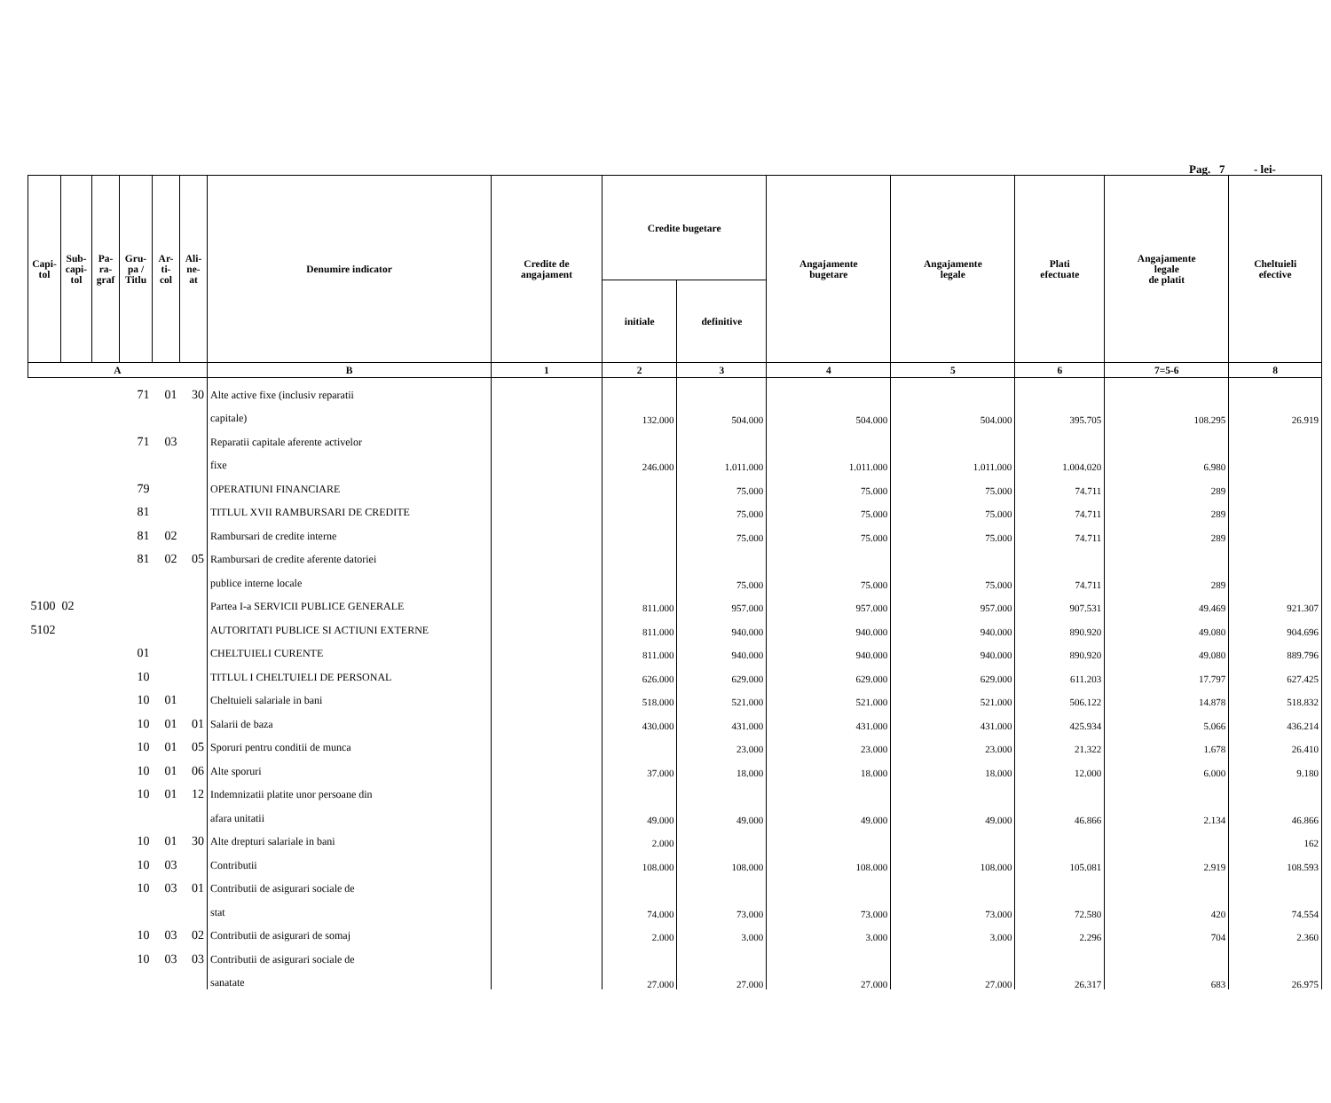Pag. 7 - lei-
| Capi- tol | Sub- capi- tol | Pa- ra- graf | Gru- pa / Titlu | Ar- ti- col | Ali- ne- at | Denumire indicator | Credite de angajament | Credite bugetare | | Angajamente bugetare | Angajamente legale | Plati efectuate | Angajamente legale de platit | Cheltuieli efective |
| --- | --- | --- | --- | --- | --- | --- | --- | --- | --- | --- | --- | --- | --- | --- |
| | | | | | | | | initiale | definitive | | | | | |
| A | | | | | | B | 1 | 2 | 3 | 4 | 5 | 6 | 7=5-6 | 8 |
| | | 71 | | 01 | 30 | Alte active fixe (inclusiv reparatii | | | | | | | | |
| | | | | | | capitale) | | 132.000 | 504.000 | 504.000 | 504.000 | 395.705 | 108.295 | 26.919 |
| | | 71 | | 03 | | Reparatii capitale aferente activelor | | | | | | | | |
| | | | | | | fixe | | 246.000 | 1.011.000 | 1.011.000 | 1.011.000 | 1.004.020 | 6.980 | |
| | | 79 | | | | OPERATIUNI FINANCIARE | | | 75.000 | 75.000 | 75.000 | 74.711 | 289 | |
| | | 81 | | | | TITLUL XVII RAMBURSARI DE CREDITE | | | 75.000 | 75.000 | 75.000 | 74.711 | 289 | |
| | | 81 | | 02 | | Rambursari de credite interne | | | 75.000 | 75.000 | 75.000 | 74.711 | 289 | |
| | | 81 | | 02 | 05 | Rambursari de credite aferente datoriei | | | | | | | | |
| | | | | | | publice interne locale | | | 75.000 | 75.000 | 75.000 | 74.711 | 289 | |
| 5100 02 | | | | | | Partea I-a SERVICII PUBLICE GENERALE | | 811.000 | 957.000 | 957.000 | 957.000 | 907.531 | 49.469 | 921.307 |
| 5102 | | | | | | AUTORITATI PUBLICE SI ACTIUNI EXTERNE | | 811.000 | 940.000 | 940.000 | 940.000 | 890.920 | 49.080 | 904.696 |
| | | 01 | | | | CHELTUIELI CURENTE | | 811.000 | 940.000 | 940.000 | 940.000 | 890.920 | 49.080 | 889.796 |
| | | 10 | | | | TITLUL I CHELTUIELI DE PERSONAL | | 626.000 | 629.000 | 629.000 | 629.000 | 611.203 | 17.797 | 627.425 |
| | | 10 | | 01 | | Cheltuieli salariale in bani | | 518.000 | 521.000 | 521.000 | 521.000 | 506.122 | 14.878 | 518.832 |
| | | 10 | | 01 | 01 | Salarii de baza | | 430.000 | 431.000 | 431.000 | 431.000 | 425.934 | 5.066 | 436.214 |
| | | 10 | | 01 | 05 | Sporuri pentru conditii de munca | | | 23.000 | 23.000 | 23.000 | 21.322 | 1.678 | 26.410 |
| | | 10 | | 01 | 06 | Alte sporuri | | 37.000 | 18.000 | 18.000 | 18.000 | 12.000 | 6.000 | 9.180 |
| | | 10 | | 01 | 12 | Indemnizatii platite unor persoane din | | | | | | | | |
| | | | | | | afara unitatii | | 49.000 | 49.000 | 49.000 | 49.000 | 46.866 | 2.134 | 46.866 |
| | | 10 | | 01 | 30 | Alte drepturi salariale in bani | | 2.000 | | | | | | 162 |
| | | 10 | | 03 | | Contributii | | 108.000 | 108.000 | 108.000 | 108.000 | 105.081 | 2.919 | 108.593 |
| | | 10 | | 03 | 01 | Contributii de asigurari sociale de | | | | | | | | |
| | | | | | | stat | | 74.000 | 73.000 | 73.000 | 73.000 | 72.580 | 420 | 74.554 |
| | | 10 | | 03 | 02 | Contributii de asigurari de somaj | | 2.000 | 3.000 | 3.000 | 3.000 | 2.296 | 704 | 2.360 |
| | | 10 | | 03 | 03 | Contributii de asigurari sociale de | | | | | | | | |
| | | | | | | sanatate | | 27.000 | 27.000 | 27.000 | 27.000 | 26.317 | 683 | 26.975 |